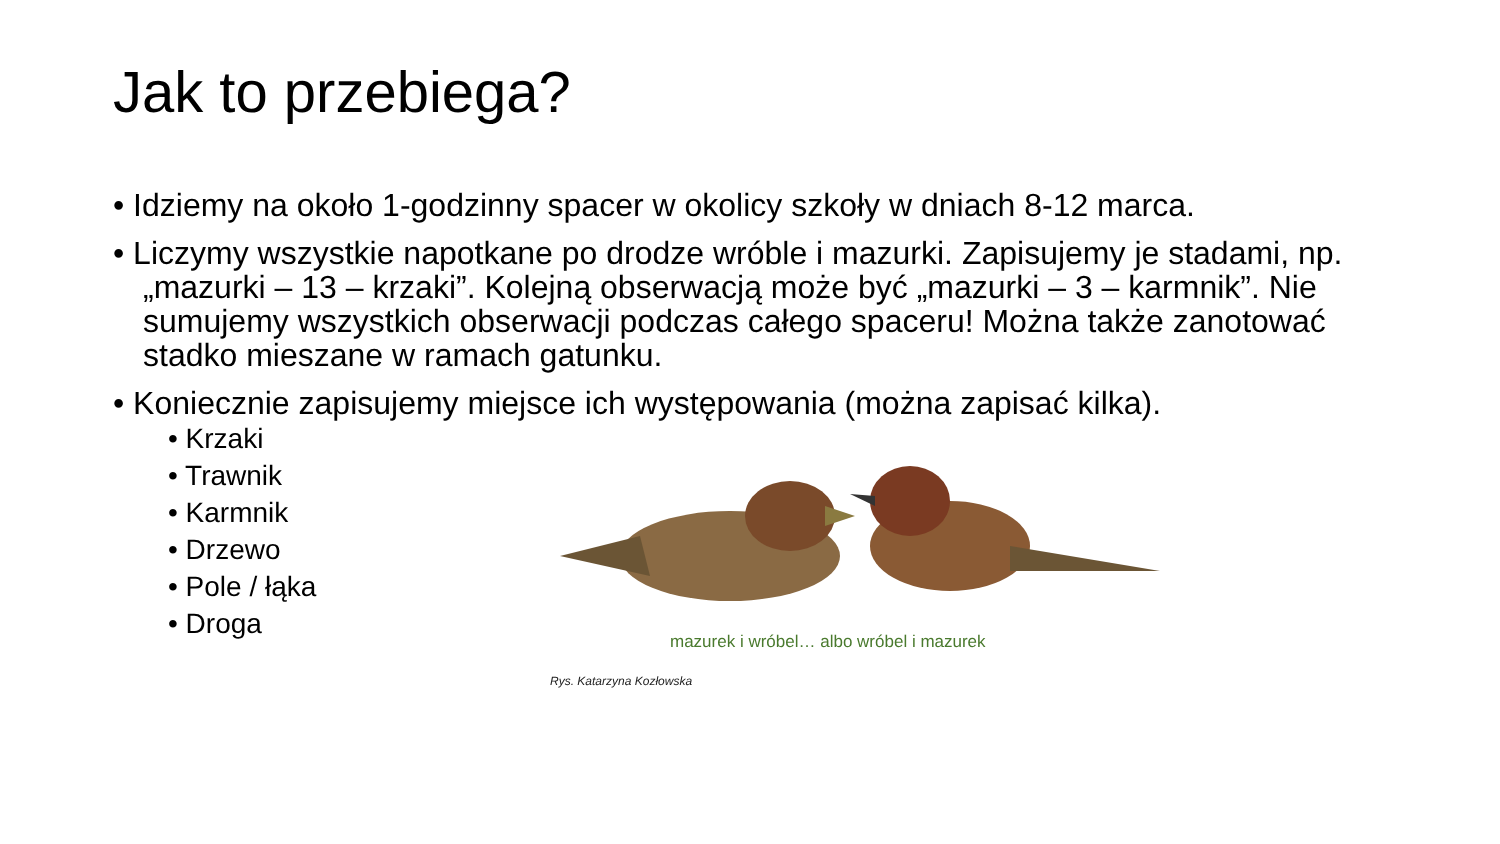Jak to przebiega?
• Idziemy na około 1-godzinny spacer w okolicy szkoły w dniach 8-12 marca.
• Liczymy wszystkie napotkane po drodze wróble i mazurki. Zapisujemy je stadami, np. „mazurki – 13 – krzaki”. Kolejną obserwacją może być „mazurki – 3 – karmnik”. Nie sumujemy wszystkich obserwacji podczas całego spaceru! Można także zanotować stadko mieszane w ramach gatunku.
• Koniecznie zapisujemy miejsce ich występowania (można zapisać kilka).
• Krzaki
• Trawnik
• Karmnik
• Drzewo
• Pole / łąka
• Droga
mazurek i wróbel… albo wróbel i mazurek
Rys. Katarzyna Kozłowska